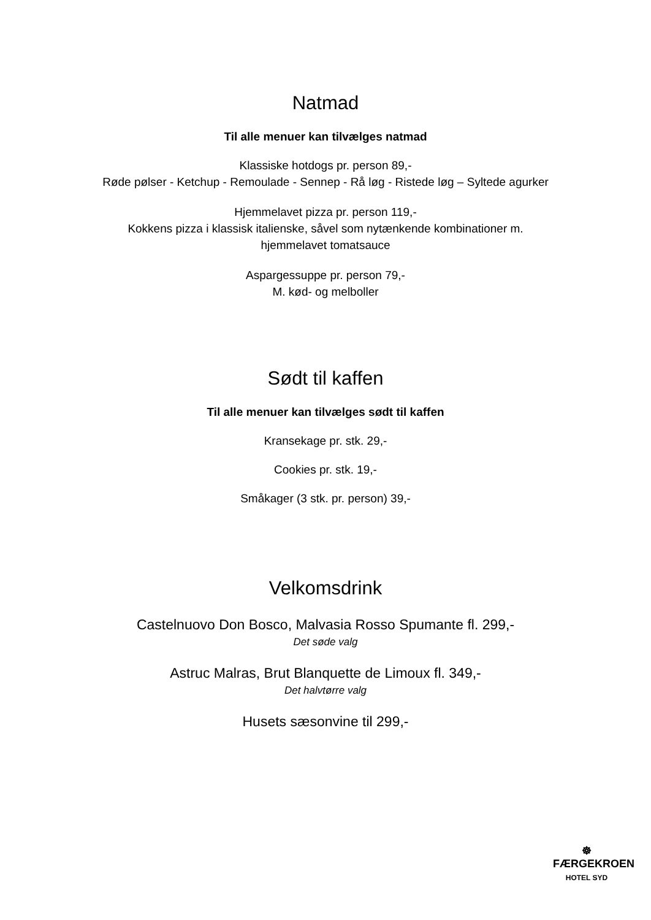Natmad
Til alle menuer kan tilvælges natmad
Klassiske hotdogs pr. person 89,-
Røde pølser - Ketchup - Remoulade - Sennep - Rå løg - Ristede løg – Syltede agurker
Hjemmelavet pizza pr. person 119,-
Kokkens pizza i klassisk italienske, såvel som nytænkende kombinationer m.
hjemmelavet tomatsauce
Aspargessuppe pr. person 79,-
M. kød- og melboller
Sødt til kaffen
Til alle menuer kan tilvælges sødt til kaffen
Kransekage pr. stk. 29,-
Cookies pr. stk. 19,-
Småkager (3 stk. pr. person) 39,-
Velkomsdrink
Castelnuovo Don Bosco, Malvasia Rosso Spumante fl. 299,-
Det søde valg
Astruc Malras, Brut Blanquette de Limoux fl. 349,-
Det halvtørre valg
Husets sæsonvine til 299,-
☸
FÆRGEKROEN
HOTEL SYD